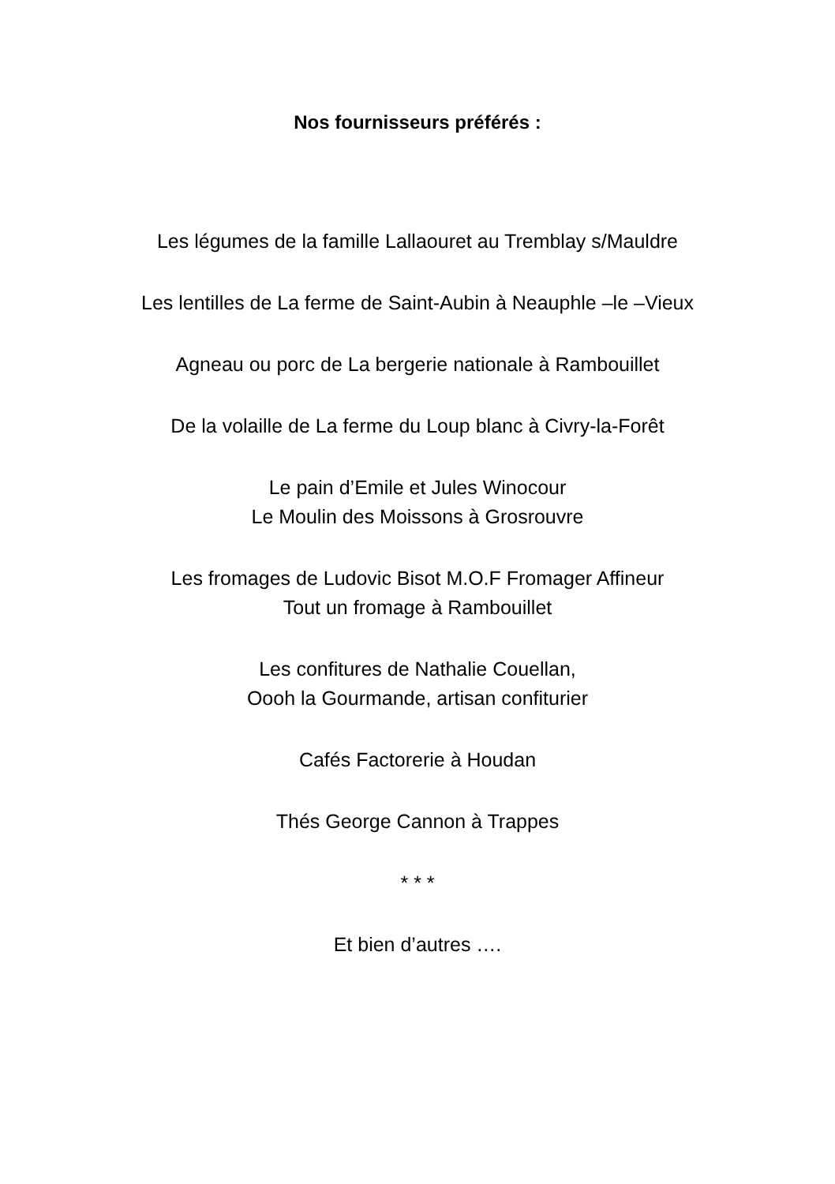Nos fournisseurs préférés :
Les légumes de la famille Lallaouret au Tremblay s/Mauldre
Les lentilles de La ferme de Saint-Aubin à Neauphle –le –Vieux
Agneau ou porc de La bergerie nationale à Rambouillet
De la volaille de La ferme du Loup blanc à Civry-la-Forêt
Le pain d’Emile et Jules Winocour
Le Moulin des Moissons à Grosrouvre
Les fromages de Ludovic Bisot M.O.F Fromager Affineur
Tout un fromage à Rambouillet
Les confitures de Nathalie Couellan,
Oooh la Gourmande, artisan confiturier
Cafés Factorerie à Houdan
Thés George Cannon à Trappes
* * *
Et bien d’autres ….